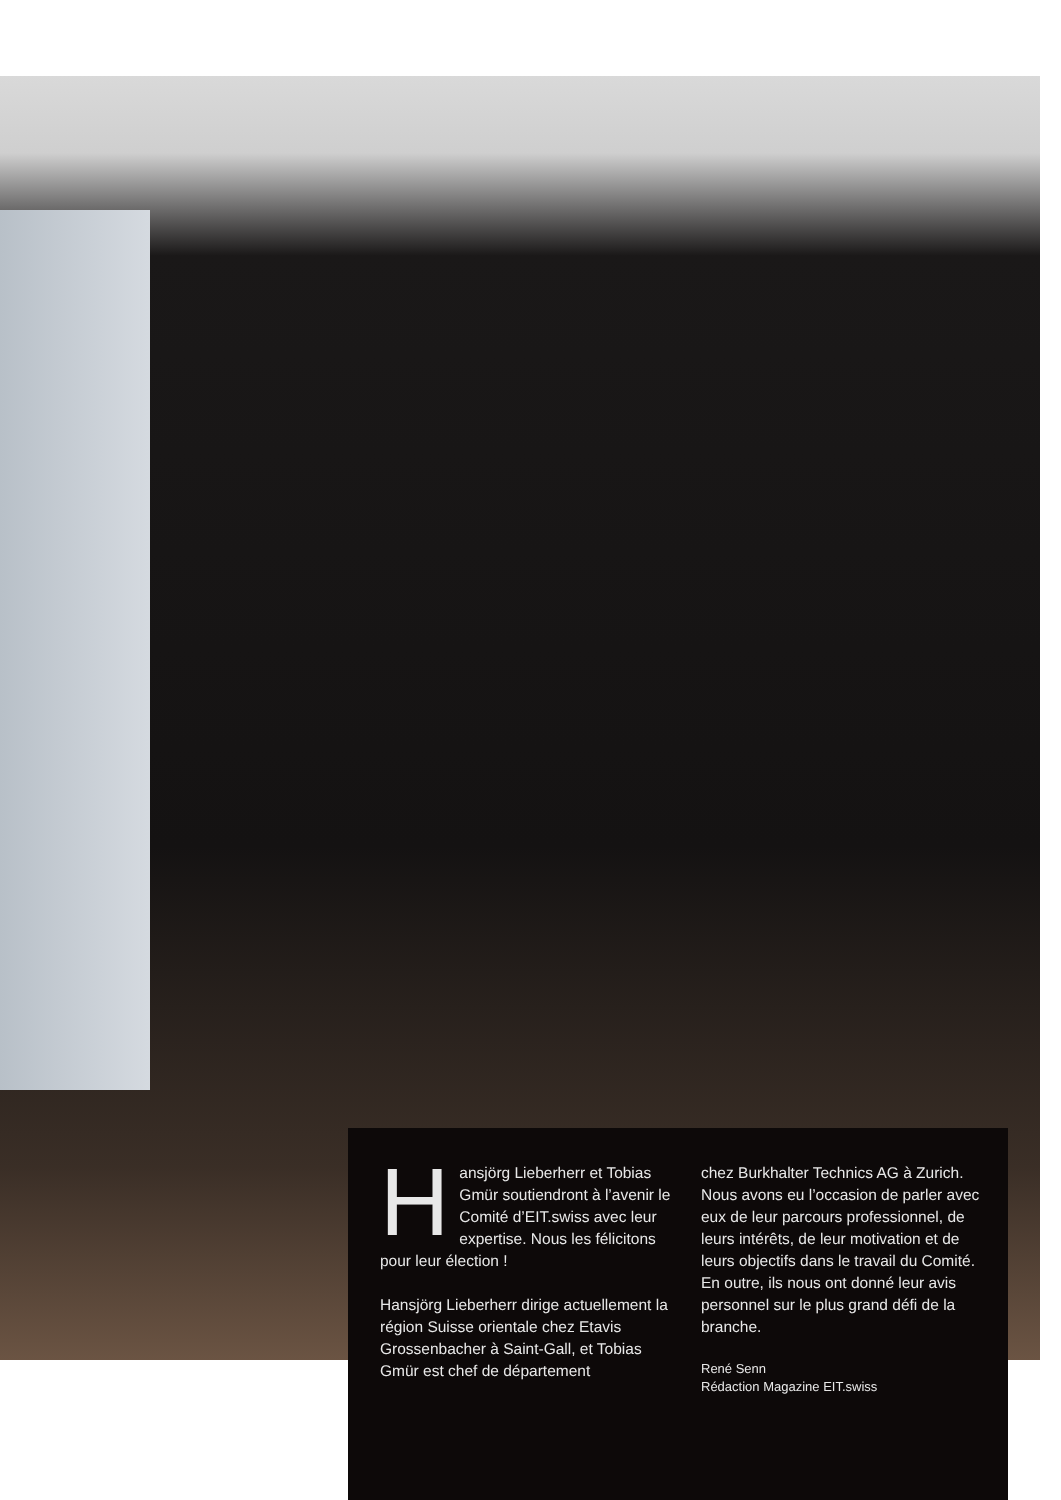Hansjörg Lieberherr et Tobias Gmür soutiendront à l’avenir le Comité d’EIT.swiss avec leur expertise. Nous les félicitons pour leur élection !
Hansjörg Lieberherr dirige actuellement la région Suisse orientale chez Etavis Grossenbacher à Saint-Gall, et Tobias Gmür est chef de département
chez Burkhalter Technics AG à Zurich. Nous avons eu l’occasion de parler avec eux de leur parcours professionnel, de leurs intérêts, de leur motivation et de leurs objectifs dans le travail du Comité. En outre, ils nous ont donné leur avis personnel sur le plus grand défi de la branche.
René Senn
Rédaction Magazine EIT.swiss